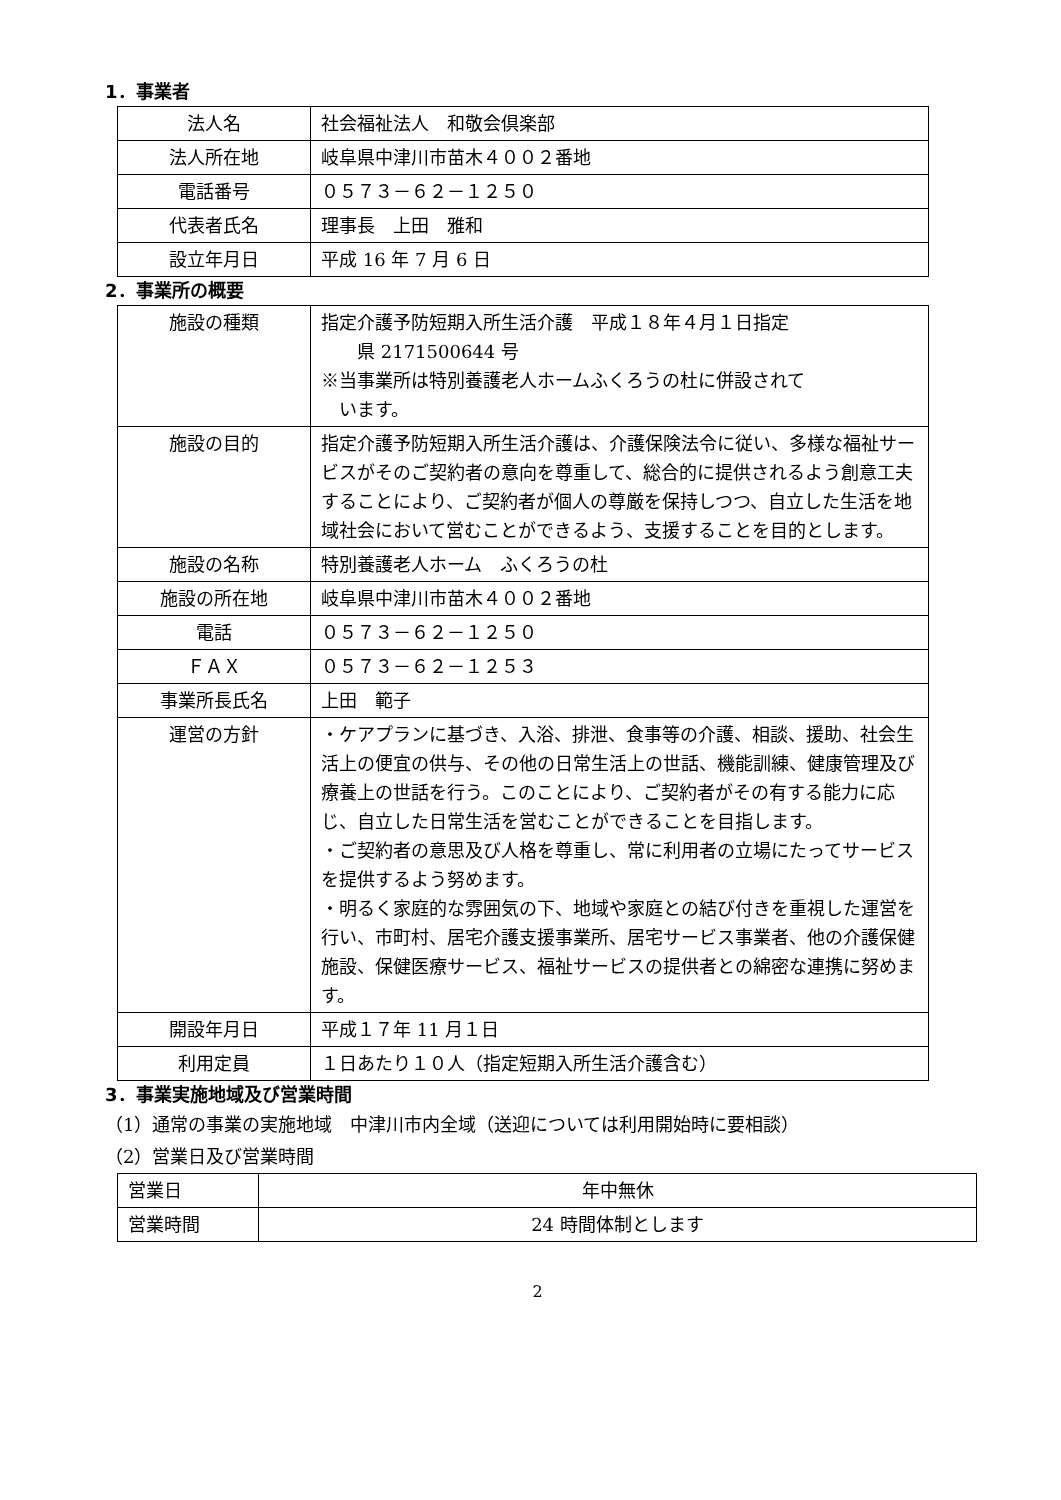1．事業者
| 法人名 | 社会福祉法人 和敬会倶楽部 |
| 法人所在地 | 岐阜県中津川市苗木４００２番地 |
| 電話番号 | ０５７３－６２－１２５０ |
| 代表者氏名 | 理事長 上田 雅和 |
| 設立年月日 | 平成 16 年 7 月 6 日 |
2．事業所の概要
| 施設の種類 | 指定介護予防短期入所生活介護 平成１８年４月１日指定 県 2171500644 号 ※当事業所は特別養護老人ホームふくろうの杜に併設されて います。 |
| 施設の目的 | 指定介護予防短期入所生活介護は、介護保険法令に従い、多様な福祉サービスがそのご契約者の意向を尊重して、総合的に提供されるよう創意工夫することにより、ご契約者が個人の尊厳を保持しつつ、自立した生活を地域社会において営むことができるよう、支援することを目的とします。 |
| 施設の名称 | 特別養護老人ホーム ふくろうの杜 |
| 施設の所在地 | 岐阜県中津川市苗木４００２番地 |
| 電話 | ０５７３－６２－１２５０ |
| ＦＡＸ | ０５７３－６２－１２５３ |
| 事業所長氏名 | 上田 範子 |
| 運営の方針 | ・ケアプランに基づき、入浴、排泄、食事等の介護、相談、援助、社会生活上の便宜の供与、その他の日常生活上の世話、機能訓練、健康管理及び療養上の世話を行う。このことにより、ご契約者がその有する能力に応じ、自立した日常生活を営むことができることを目指します。 ・ご契約者の意思及び人格を尊重し、常に利用者の立場にたってサービスを提供するよう努めます。 ・明るく家庭的な雰囲気の下、地域や家庭との結び付きを重視した運営を行い、市町村、居宅介護支援事業所、居宅サービス事業者、他の介護保健施設、保健医療サービス、福祉サービスの提供者との綿密な連携に努めます。 |
| 開設年月日 | 平成１７年 11 月１日 |
| 利用定員 | １日あたり１０人（指定短期入所生活介護含む） |
3．事業実施地域及び営業時間
（1）通常の事業の実施地域　中津川市内全域（送迎については利用開始時に要相談）
（2）営業日及び営業時間
| 営業日 | 年中無休 |
| 営業時間 | 24 時間体制とします |
2